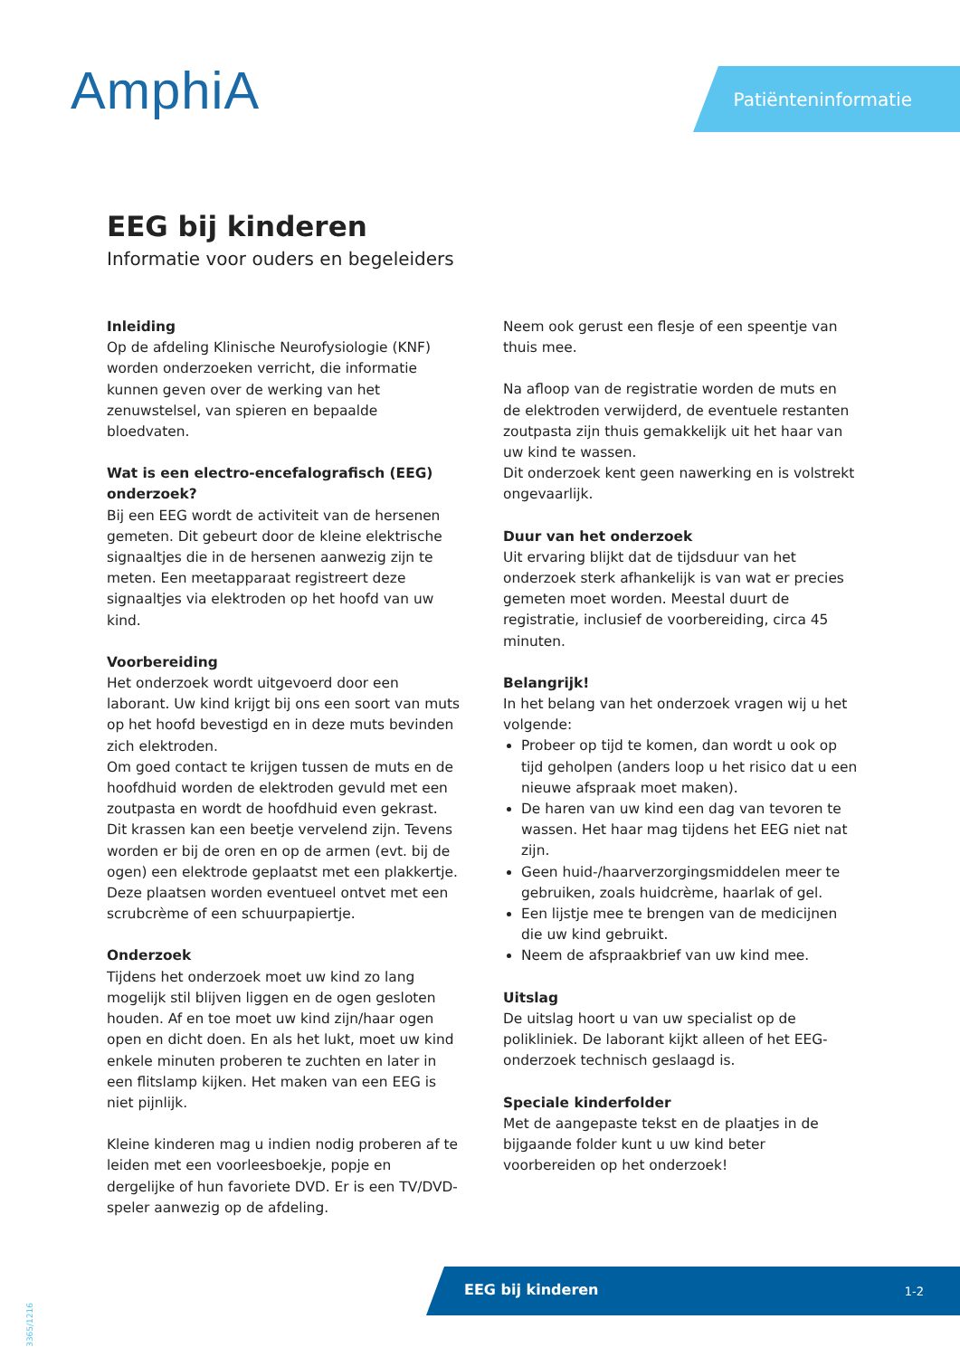AmphiA Patiënteninformatie
EEG bij kinderen
Informatie voor ouders en begeleiders
Inleiding
Op de afdeling Klinische Neurofysiologie (KNF) worden onderzoeken verricht, die informatie kunnen geven over de werking van het zenuwstelsel, van spieren en bepaalde bloedvaten.
Wat is een electro-encefalografisch (EEG) onderzoek?
Bij een EEG wordt de activiteit van de hersenen gemeten. Dit gebeurt door de kleine elektrische signaaltjes die in de hersenen aanwezig zijn te meten. Een meetapparaat registreert deze signaaltjes via elektroden op het hoofd van uw kind.
Voorbereiding
Het onderzoek wordt uitgevoerd door een laborant. Uw kind krijgt bij ons een soort van muts op het hoofd bevestigd en in deze muts bevinden zich elektroden.
Om goed contact te krijgen tussen de muts en de hoofdhuid worden de elektroden gevuld met een zoutpasta en wordt de hoofdhuid even gekrast. Dit krassen kan een beetje vervelend zijn. Tevens worden er bij de oren en op de armen (evt. bij de ogen) een elektrode geplaatst met een plakkertje. Deze plaatsen worden eventueel ontvet met een scrubcrème of een schuurpapiertje.
Onderzoek
Tijdens het onderzoek moet uw kind zo lang mogelijk stil blijven liggen en de ogen gesloten houden. Af en toe moet uw kind zijn/haar ogen open en dicht doen. En als het lukt, moet uw kind enkele minuten proberen te zuchten en later in een flitslamp kijken. Het maken van een EEG is niet pijnlijk.
Kleine kinderen mag u indien nodig proberen af te leiden met een voorleesboekje, popje en dergelijke of hun favoriete DVD. Er is een TV/DVD-speler aanwezig op de afdeling.
Neem ook gerust een flesje of een speentje van thuis mee.
Na afloop van de registratie worden de muts en de elektroden verwijderd, de eventuele restanten zoutpasta zijn thuis gemakkelijk uit het haar van uw kind te wassen.
Dit onderzoek kent geen nawerking en is volstrekt ongevaarlijk.
Duur van het onderzoek
Uit ervaring blijkt dat de tijdsduur van het onderzoek sterk afhankelijk is van wat er precies gemeten moet worden. Meestal duurt de registratie, inclusief de voorbereiding, circa 45 minuten.
Belangrijk!
In het belang van het onderzoek vragen wij u het volgende:
Probeer op tijd te komen, dan wordt u ook op tijd geholpen (anders loop u het risico dat u een nieuwe afspraak moet maken).
De haren van uw kind een dag van tevoren te wassen. Het haar mag tijdens het EEG niet nat zijn.
Geen huid-/haarverzorgingsmiddelen meer te gebruiken, zoals huidcrème, haarlak of gel.
Een lijstje mee te brengen van de medicijnen die uw kind gebruikt.
Neem de afspraakbrief van uw kind mee.
Uitslag
De uitslag hoort u van uw specialist op de polikliniek. De laborant kijkt alleen of het EEG-onderzoek technisch geslaagd is.
Speciale kinderfolder
Met de aangepaste tekst en de plaatjes in de bijgaande folder kunt u uw kind beter voorbereiden op het onderzoek!
EEG bij kinderen 1-2
3365/1216